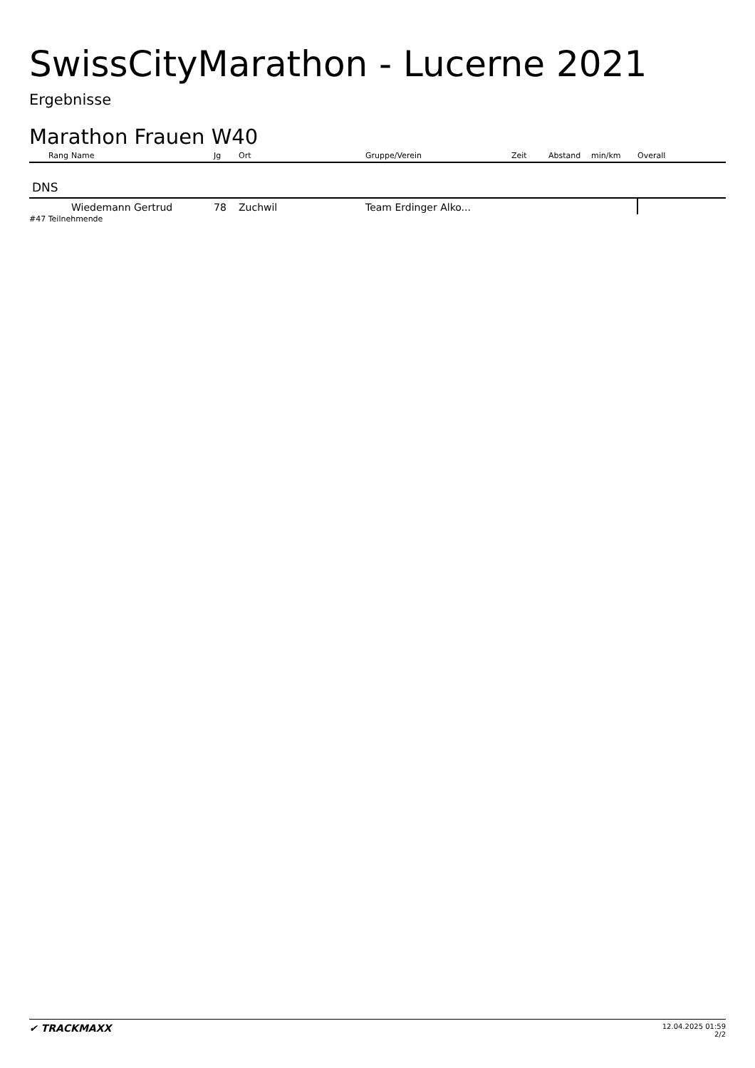SwissCityMarathon - Lucerne 2021
Ergebnisse
Marathon Frauen W40
| Rang | Name | Jg | Ort | Gruppe/Verein | Zeit | Abstand | min/km | Overall |
| --- | --- | --- | --- | --- | --- | --- | --- | --- |
| DNS | | | | | | | | |
| | Wiedemann Gertrud | 78 | Zuchwil | Team Erdinger Alko... | | | | |
#47 Teilnehmende
✔ TRACKMAXX
12.04.2025 01:59
2/2